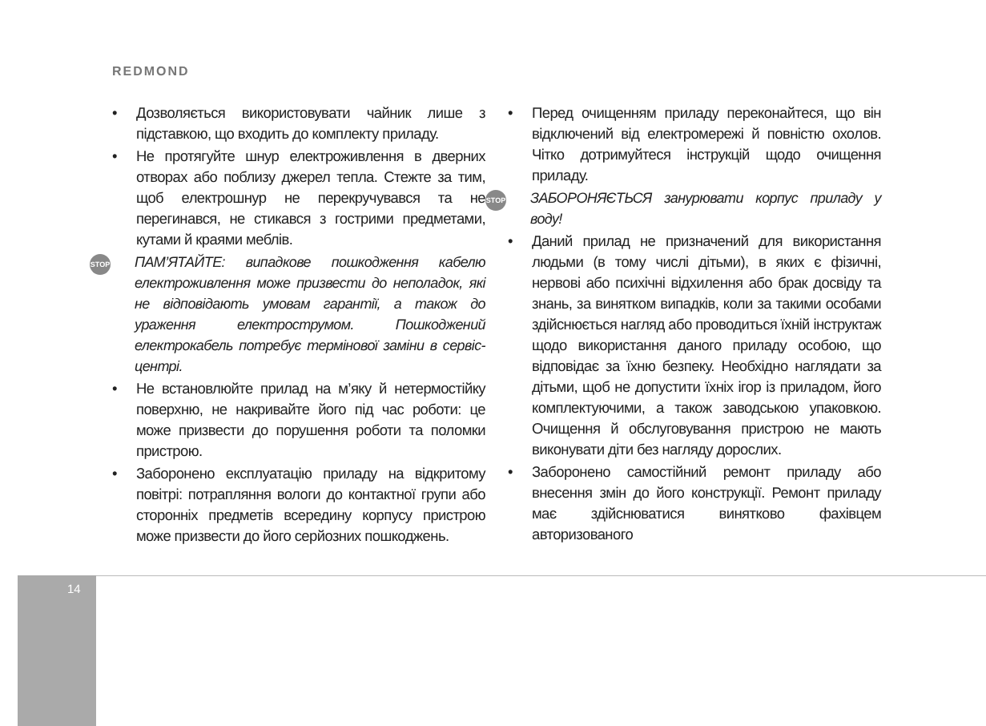REDMOND
• Дозволяється використовувати чайник лише з підставкою, що входить до комплекту приладу.
• Не протягуйте шнур електроживлення в дверних отворах або поблизу джерел тепла. Стежте за тим, щоб електрошнур не перекручувався та не перегинався, не стикався з гострими предметами, кутами й краями меблів.
STOP
ПАМ’ЯТАЙТЕ: випадкове пошкодження кабелю електроживлення може призвести до неполадок, які не відповідають умовам гарантії, а також до ураження електрострумом. Пошкоджений електрокабель потребує термінової заміни в сервіс-центрі.
• Не встановлюйте прилад на м’яку й нетермостійку поверхню, не накривайте його під час роботи: це може призвести до порушення роботи та поломки пристрою.
• Заборонено експлуатацію приладу на відкритому повітрі: потрапляння вологи до контактної групи або сторонніх предметів всередину корпусу пристрою може призвести до його серйозних пошкоджень.
• Перед очищенням приладу переконайтеся, що він відключений від електромережі й повністю охолов. Чітко дотримуйтеся інструкцій щодо очищення приладу.
STOP
ЗАБОРОНЯЄТЬСЯ занурювати корпус приладу у воду!
• Даний прилад не призначений для використання людьми (в тому числі дітьми), в яких є фізичні, нервові або психічні відхилення або брак досвіду та знань, за винятком випадків, коли за такими особами здійснюється нагляд або проводиться їхній інструктаж щодо використання даного приладу особою, що відповідає за їхню безпеку. Необхідно наглядати за дітьми, щоб не допустити їхніх ігор із приладом, його комплектуючими, а також заводською упаковкою. Очищення й обслуговування пристрою не мають виконувати діти без нагляду дорослих.
• Заборонено самостійний ремонт приладу або внесення змін до його конструкції. Ремонт приладу має здійснюватися винятково фахівцем авторизованого
14